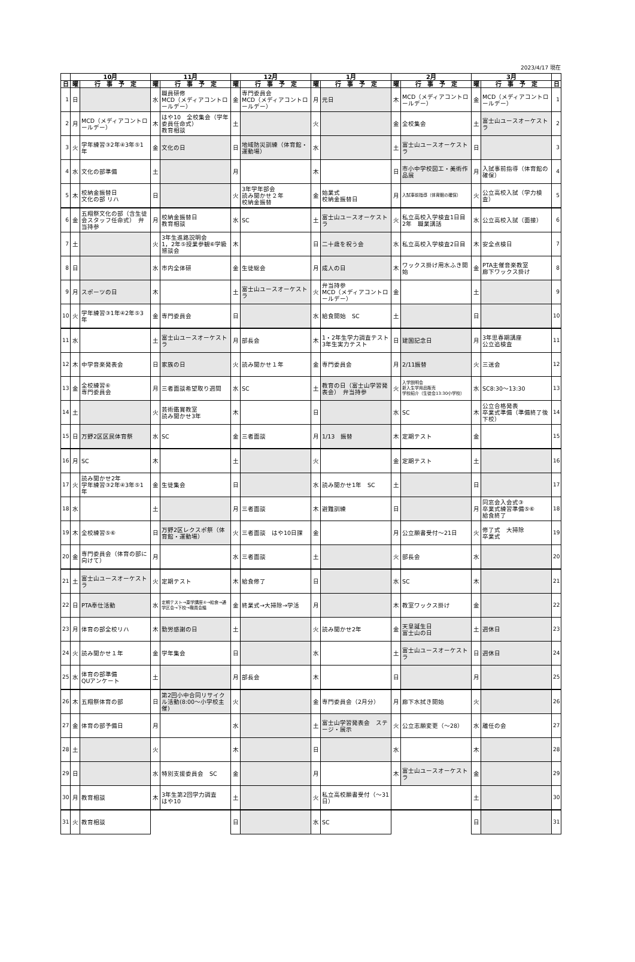2023/4/17 現在
| | 10月 | | 11月 | | 12月 | | 1月 | | 2月 | | 3月 | | |
| --- | --- | --- | --- | --- | --- | --- | --- | --- | --- | --- | --- | --- | --- |
| 日 | 曜 | 行 事 予 定 | 曜 | 行 事 予 定 | 曜 | 行 事 予 定 | 曜 | 行 事 予 定 | 曜 | 行 事 予 定 | 曜 | 行 事 予 定 | 日 |
| 1 | 日 | | 水 | 職員研修 MCD（メディアコントロールデー） | 金 | 専門委員会 MCD（メディアコントロールデー） | 月 | 元日 | 木 | MCD（メディアコントロールデー） | 金 | MCD（メディアコントロールデー） | 1 |
| 2 | 月 | MCD（メディアコントロールデー） | 木 | はや10 全校集会（学年委員任命式） 教育相談 | 土 | | 火 | | 金 | 全校集会 | 土 | 富士山ユースオーケストラ | 2 |
| 3 | 火 | 学年練習③2年④3年⑤1年 | 金 | 文化の日 | 日 | 地域防災訓練（体育館・運動場） | 水 | | 土 | 富士山ユースオーケストラ | 日 | | 3 |
| 4 | 水 | 文化の部準備 | 土 | | 月 | | 木 | | 日 | 市小中学校図工・美術作品展 | 月 | 入試事前指導（体育館の確保） | 4 |
| 5 | 木 | 校納金振替日 文化の部 リハ | 日 | | 火 | 3年学年部会 読み聞かせ２年 校納金振替 | 金 | 始業式 校納金振替日 | 月 | 入試事前指導（体育館の確保） | 火 | 公立高校入試（学力検査） | 5 |
| 6 | 金 | 五翔祭文化の部（含生徒会スタッフ任命式） 弁当持参 | 月 | 校納金振替日 教育相談 | 水 | SC | 土 | 富士山ユースオーケストラ | 火 | 私立高校入学検査1日目 2年 職業講話 | 水 | 公立高校入試（面接） | 6 |
| 7 | 土 | | 火 | 3年生進路説明会 1，2年⑤授業参観⑥学級懇談会 | 木 | | 日 | 二十歳を祝う会 | 水 | 私立高校入学検査2日目 | 木 | 安全点検日 | 7 |
| 8 | 日 | | 水 | 市内全体研 | 金 | 生徒総会 | 月 | 成人の日 | 木 | ワックス掛け用水ふき開始 | 金 | PTA主催音楽教室 廊下ワックス掛け | 8 |
| 9 | 月 | スポーツの日 | 木 | | 土 | 富士山ユースオーケストラ | 火 | 弁当持参 MCD（メディアコントロールデー） | 金 | | 土 | | 9 |
| 10 | 火 | 学年練習③1年④2年⑤3年 | 金 | 専門委員会 | 日 | | 水 | 給食開始 SC | 土 | | 日 | | 10 |
| 11 | 水 | | 土 | 富士山ユースオーケストラ | 月 | 部長会 | 木 | 1・2年生学力調査テスト 3年生実力テスト | 日 | 建国記念日 | 月 | 3年思春期講座 公立追検査 | 11 |
| 12 | 木 | 中学音楽発表会 | 日 | 家族の日 | 火 | 読み聞かせ１年 | 金 | 専門委員会 | 月 | 2/11振替 | 火 | 三送会 | 12 |
| 13 | 金 | 全校練習⑥ 専門委員会 | 月 | 三者面談希望取り週間 | 水 | SC | 土 | 教育の日（富士山学習発表会） 弁当持参 | 火 | 入学説明会 新入生学用品販売 学校紹介（生徒会13:30小学校） | 水 | SC8:30～13:30 | 13 |
| 14 | 土 | | 火 | 芸術鑑賞教室 読み聞かせ3年 | 木 | | 日 | | 水 | SC | 木 | 公立合格発表 卒業式準備（準備終了後下校） | 14 |
| 15 | 日 | 万野2区区民体育祭 | 水 | SC | 金 | 三者面談 | 月 | 1/13 振替 | 木 | 定期テスト | 金 | | 15 |
| 16 | 月 | SC | 木 | | 土 | | 火 | | 金 | 定期テスト | 土 | | 16 |
| 17 | 火 | 読み聞かせ2年 学年練習③2年④3年⑤1年 | 金 | 生徒集会 | 日 | | 水 | 読み聞かせ1年 SC | 土 | | 日 | | 17 |
| 18 | 水 | | 土 | | 月 | 三者面談 | 木 | 避難訓練 | 日 | | 月 | 同窓会入会式③ 卒業式練習準備⑤⑥ 給食終了 | 18 |
| 19 | 木 | 全校練習⑤⑥ | 日 | 万野2区レクスポ祭（体育館・運動場） | 火 | 三者面談 はや10日課 | 金 | | 月 | 公立願書受付～21日 | 火 | 修了式 大掃除 卒業式 | 19 |
| 20 | 金 | 専門委員会（体育の部に向けて） | 月 | | 水 | 三者面談 | 土 | | 火 | 部長会 | 水 | | 20 |
| 21 | 土 | 富士山ユースオーケストラ | 火 | 定期テスト | 木 | 給食修了 | 日 | | 水 | SC | 木 | | 21 |
| 22 | 日 | PTA奉仕活動 | 水 | 定期テスト→薬学講座④→給食→通学区会→下校→職員会議 | 金 | 終業式→大掃除→学活 | 月 | | 木 | 教室ワックス掛け | 金 | | 22 |
| 23 | 月 | 体育の部全校リハ | 木 | 勤労感謝の日 | 土 | | 火 | 読み聞かせ2年 | 金 | 天皇誕生日 富士山の日 | 土 | 週休日 | 23 |
| 24 | 火 | 読み聞かせ１年 | 金 | 学年集会 | 日 | | 水 | | 土 | 富士山ユースオーケストラ | 日 | 週休日 | 24 |
| 25 | 水 | 体育の部準備 QUアンケート | 土 | | 月 | 部長会 | 木 | | 日 | | 月 | | 25 |
| 26 | 木 | 五翔祭体育の部 | 日 | 第2回小中合同リサイクル活動(8:00～小学校主催) | 火 | | 金 | 専門委員会（2月分） | 月 | 廊下水拭き開始 | 火 | | 26 |
| 27 | 金 | 体育の部予備日 | 月 | | 水 | | 土 | 富士山学習発表会 ステージ・展示 | 火 | 公立志願変更（～28） | 水 | 離任の会 | 27 |
| 28 | 土 | | 火 | | 木 | | 日 | | 水 | | 木 | | 28 |
| 29 | 日 | | 水 | 特別支援委員会 SC | 金 | | 月 | | 木 | 富士山ユースオーケストラ | 金 | | 29 |
| 30 | 月 | 教育相談 | 木 | 3年生第2回学力調査 はや10 | 土 | | 火 | 私立高校願書受付（～31日） | | | 土 | | 30 |
| 31 | 火 | 教育相談 | | | 日 | | 水 | SC | | | 日 | | 31 |